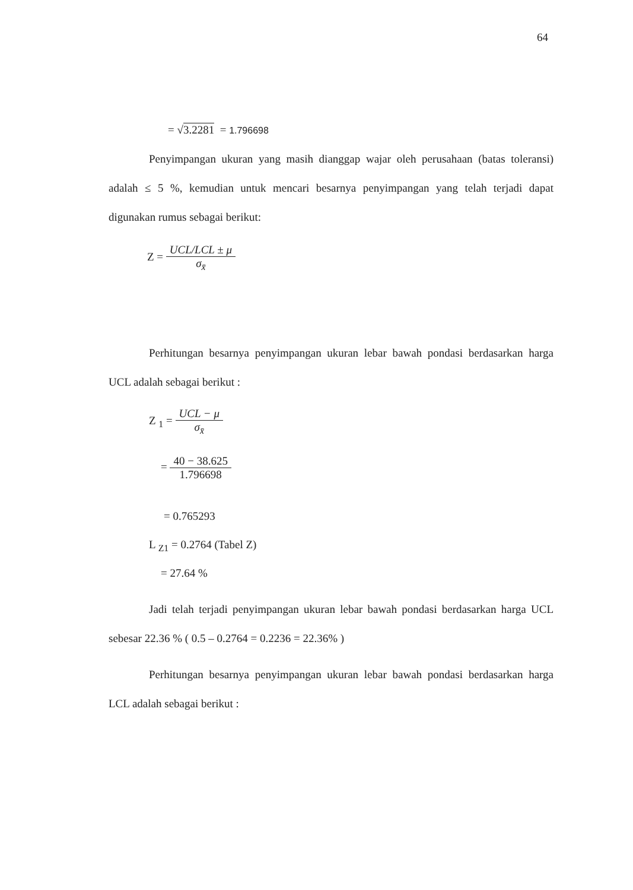64
= √3.2281 = 1.796698
Penyimpangan ukuran yang masih dianggap wajar oleh perusahaan (batas toleransi) adalah ≤ 5 %, kemudian untuk mencari besarnya penyimpangan yang telah terjadi dapat digunakan rumus sebagai berikut:
Z = UCL/LCL ± μ σ<sub>x̄</sub>
Perhitungan besarnya penyimpangan ukuran lebar bawah pondasi berdasarkan harga UCL adalah sebagai berikut :
Z <sub>1</sub> = UCL − μ σ<sub>x̄</sub>
= 40 − 38.625 1.796698
= 0.765293
L <sub>Z1</sub> = 0.2764 (Tabel Z)
= 27.64 %
Jadi telah terjadi penyimpangan ukuran lebar bawah pondasi berdasarkan harga UCL sebesar 22.36 % ( 0.5 – 0.2764 = 0.2236 = 22.36% )
Perhitungan besarnya penyimpangan ukuran lebar bawah pondasi berdasarkan harga LCL adalah sebagai berikut :